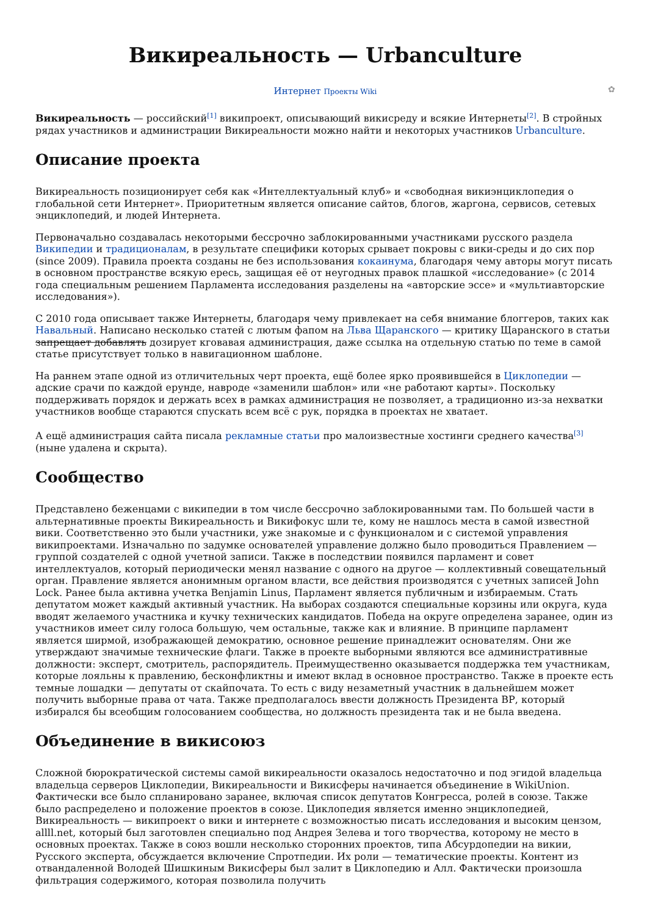Викиреальность — Urbanculture
Интернет Проекты Wiki ✿
Викиреальность — российский<sup>[1]</sup> википроект, описывающий викисреду и всякие Интернеты<sup>[2]</sup>. В стройных рядах участников и администрации Викиреальности можно найти и некоторых участников Urbanculture.
Описание проекта
Викиреальность позиционирует себя как «Интеллектуальный клуб» и «свободная викиэнциклопедия о глобальной сети Интернет». Приоритетным является описание сайтов, блогов, жаргона, сервисов, сетевых энциклопедий, и людей Интернета.
Первоначально создавалась некоторыми бессрочно заблокированными участниками русского раздела Википедии и традиционалам, в результате специфики которых срывает покровы с вики-среды и до сих пор (since 2009). Правила проекта созданы не без использования кокаинума, благодаря чему авторы могут писать в основном пространстве всякую ересь, защищая её от неугодных правок плашкой «исследование» (с 2014 года специальным решением Парламента исследования разделены на «авторские эссе» и «мультиавторские исследования»).
С 2010 года описывает также Интернеты, благодаря чему привлекает на себя внимание блоггеров, таких как Навальный. Написано несколько статей с лютым фапом на Льва Щаранского — критику Щаранского в статьи запрещает добавлять дозирует кговавая администрация, даже ссылка на отдельную статью по теме в самой статье присутствует только в навигационном шаблоне.
На раннем этапе одной из отличительных черт проекта, ещё более ярко проявившейся в Циклопедии — адские срачи по каждой ерунде, навроде «заменили шаблон» или «не работают карты». Поскольку поддерживать порядок и держать всех в рамках администрация не позволяет, а традиционно из-за нехватки участников вообще стараются спускать всем всё с рук, порядка в проектах не хватает.
А ещё администрация сайта писала рекламные статьи про малоизвестные хостинги среднего качества<sup>[3]</sup> (ныне удалена и скрыта).
Сообщество
Представлено беженцами с википедии в том числе бессрочно заблокированными там. По большей части в альтернативные проекты Викиреальность и Викифокус шли те, кому не нашлось места в самой известной вики. Соответственно это были участники, уже знакомые и с функционалом и с системой управления википроектами. Изначально по задумке основателей управление должно было проводиться Правлением — группой создателей с одной учетной записи. Также в последствии появился парламент и совет интеллектуалов, который периодически менял название с одного на другое — коллективный совещательный орган. Правление является анонимным органом власти, все действия производятся с учетных записей John Lock. Ранее была активна учетка Benjamin Linus, Парламент является публичным и избираемым. Стать депутатом может каждый активный участник. На выборах создаются специальные корзины или округа, куда вводят желаемого участника и кучку технических кандидатов. Победа на округе определена заранее, один из участников имеет силу голоса большую, чем остальные, также как и влияние. В принципе парламент является ширмой, изображающей демократию, основное решение принадлежит основателям. Они же утверждают значимые технические флаги. Также в проекте выборными являются все административные должности: эксперт, смотритель, распорядитель. Преимущественно оказывается поддержка тем участникам, которые лояльны к правлению, бесконфликтны и имеют вклад в основное пространство. Также в проекте есть темные лошадки — депутаты от скайпочата. То есть с виду незаметный участник в дальнейшем может получить выборные права от чата. Также предполагалось ввести должность Президента ВР, который избирался бы всеобщим голосованием сообщества, но должность президента так и не была введена.
Объединение в викисоюз
Сложной бюрократической системы самой викиреальности оказалось недостаточно и под эгидой владельца владельца серверов Циклопедии, Викиреальности и Викисферы начинается объединение в WikiUnion. Фактически все было спланировано заранее, включая список депутатов Конгресса, ролей в союзе. Также было распределено и положение проектов в союзе. Циклопедия является именно энциклопедией, Викиреальность — википроект о вики и интернете с возможностью писать исследования и высоким цензом, allll.net, который был заготовлен специально под Андрея Зелева и того творчества, которому не место в основных проектах. Также в союз вошли несколько сторонних проектов, типа Абсурдопедии на викии, Русского эксперта, обсуждается включение Спротпедии. Их роли — тематические проекты. Контент из отвандаленной Володей Шишкиным Викисферы был залит в Циклопедию и Алл. Фактически произошла фильтрация содержимого, которая позволила получить